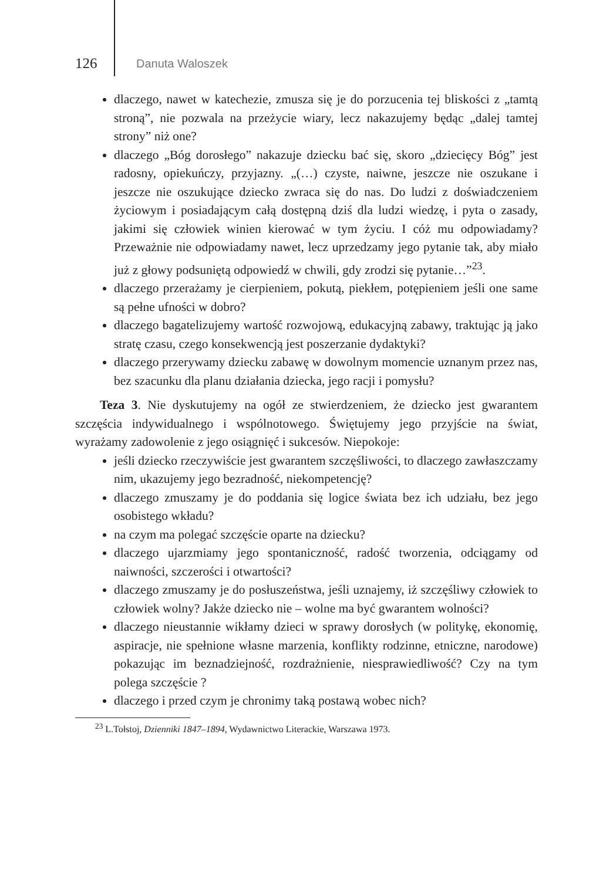126 Danuta Waloszek
dlaczego, nawet w katechezie, zmusza się je do porzucenia tej bliskości z „tamtą stroną”, nie pozwala na przeżycie wiary, lecz nakazujemy będąc „dalej tamtej strony” niż one?
dlaczego „Bóg dorosłego” nakazuje dziecku bać się, skoro „dziecięcy Bóg” jest radosny, opiekuńczy, przyjazny. „(…) czyste, naiwne, jeszcze nie oszukane i jeszcze nie oszukujące dziecko zwraca się do nas. Do ludzi z doświadczeniem życiowym i posiadającym całą dostępną dziś dla ludzi wiedzę, i pyta o zasady, jakimi się człowiek winien kierować w tym życiu. I cóż mu odpowiadamy? Przeważnie nie odpowiadamy nawet, lecz uprzedzamy jego pytanie tak, aby miało już z głowy podsuniętą odpowiedź w chwili, gdy zrodzi się pytanie…”<sup>23</sup>.
dlaczego przerażamy je cierpieniem, pokutą, piekłem, potępieniem jeśli one same są pełne ufności w dobro?
dlaczego bagatelizujemy wartość rozwojową, edukacyjną zabawy, traktując ją jako stratę czasu, czego konsekwencją jest poszerzanie dydaktyki?
dlaczego przerywamy dziecku zabawę w dowolnym momencie uznanym przez nas, bez szacunku dla planu działania dziecka, jego racji i pomysłu?
Teza 3. Nie dyskutujemy na ogół ze stwierdzeniem, że dziecko jest gwarantem szczęścia indywidualnego i wspólnotowego. Świętujemy jego przyjście na świat, wyrażamy zadowolenie z jego osiągnięć i sukcesów. Niepokoje:
jeśli dziecko rzeczywiście jest gwarantem szczęśliwości, to dlaczego zawłaszczamy nim, ukazujemy jego bezradność, niekompetencję?
dlaczego zmuszamy je do poddania się logice świata bez ich udziału, bez jego osobistego wkładu?
na czym ma polegać szczęście oparte na dziecku?
dlaczego ujarzmiamy jego spontaniczność, radość tworzenia, odciągamy od naiwności, szczerości i otwartości?
dlaczego zmuszamy je do posłuszeństwa, jeśli uznajemy, iż szczęśliwy człowiek to człowiek wolny? Jakże dziecko nie – wolne ma być gwarantem wolności?
dlaczego nieustannie wikłamy dzieci w sprawy dorosłych (w politykę, ekonomię, aspiracje, nie spełnione własne marzenia, konflikty rodzinne, etniczne, narodowe) pokazując im beznadziejność, rozdrażnienie, niesprawiedliwość? Czy na tym polega szczęście ?
dlaczego i przed czym je chronimy taką postawą wobec nich?
<sup>23</sup> L.Tołstoj, Dzienniki 1847–1894, Wydawnictwo Literackie, Warszawa 1973.